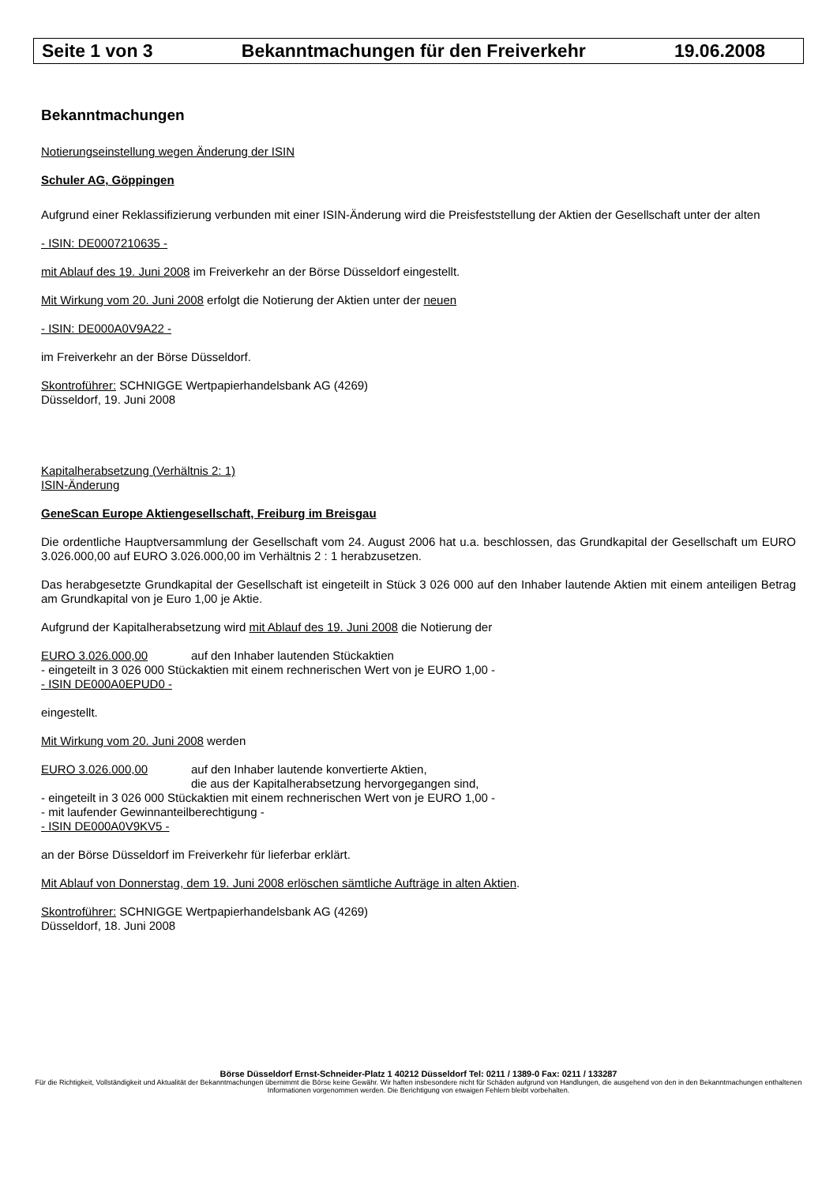Seite 1 von 3 Bekanntmachungen für den Freiverkehr 19.06.2008
Bekanntmachungen
Notierungseinstellung wegen Änderung der ISIN
Schuler AG, Göppingen
Aufgrund einer Reklassifizierung verbunden mit einer ISIN-Änderung wird die Preisfeststellung der Aktien der Gesellschaft unter der alten
- ISIN: DE0007210635 -
mit Ablauf des 19. Juni 2008 im Freiverkehr an der Börse Düsseldorf eingestellt.
Mit Wirkung vom 20. Juni 2008 erfolgt die Notierung der Aktien unter der neuen
- ISIN: DE000A0V9A22 -
im Freiverkehr an der Börse Düsseldorf.
Skontroführer: SCHNIGGE Wertpapierhandelsbank AG (4269)
Düsseldorf, 19. Juni 2008
Kapitalherabsetzung (Verhältnis 2: 1)
ISIN-Änderung
GeneScan Europe Aktiengesellschaft, Freiburg im Breisgau
Die ordentliche Hauptversammlung der Gesellschaft vom 24. August 2006 hat u.a. beschlossen, das Grundkapital der Gesellschaft um EURO 3.026.000,00 auf EURO 3.026.000,00 im Verhältnis 2 : 1 herabzusetzen.
Das herabgesetzte Grundkapital der Gesellschaft ist eingeteilt in Stück 3 026 000 auf den Inhaber lautende Aktien mit einem anteiligen Betrag am Grundkapital von je Euro 1,00 je Aktie.
Aufgrund der Kapitalherabsetzung wird mit Ablauf des 19. Juni 2008 die Notierung der
EURO 3.026.000,00 auf den Inhaber lautenden Stückaktien
- eingeteilt in 3 026 000 Stückaktien mit einem rechnerischen Wert von je EURO 1,00 -
- ISIN DE000A0EPUD0 -
eingestellt.
Mit Wirkung vom 20. Juni 2008 werden
EURO 3.026.000,00 auf den Inhaber lautende konvertierte Aktien,
die aus der Kapitalherabsetzung hervorgegangen sind,
- eingeteilt in 3 026 000 Stückaktien mit einem rechnerischen Wert von je EURO 1,00 -
- mit laufender Gewinnanteilberechtigung -
- ISIN DE000A0V9KV5 -
an der Börse Düsseldorf im Freiverkehr für lieferbar erklärt.
Mit Ablauf von Donnerstag, dem 19. Juni 2008 erlöschen sämtliche Aufträge in alten Aktien.
Skontroführer: SCHNIGGE Wertpapierhandelsbank AG (4269)
Düsseldorf, 18. Juni 2008
Börse Düsseldorf Ernst-Schneider-Platz 1 40212 Düsseldorf Tel: 0211 / 1389-0 Fax: 0211 / 133287
Für die Richtigkeit, Vollständigkeit und Aktualität der Bekanntmachungen übernimmt die Börse keine Gewähr. Wir haften insbesondere nicht für Schäden aufgrund von Handlungen, die ausgehend von den in den Bekanntmachungen enthaltenen Informationen vorgenommen werden. Die Berichtigung von etwaigen Fehlern bleibt vorbehalten.